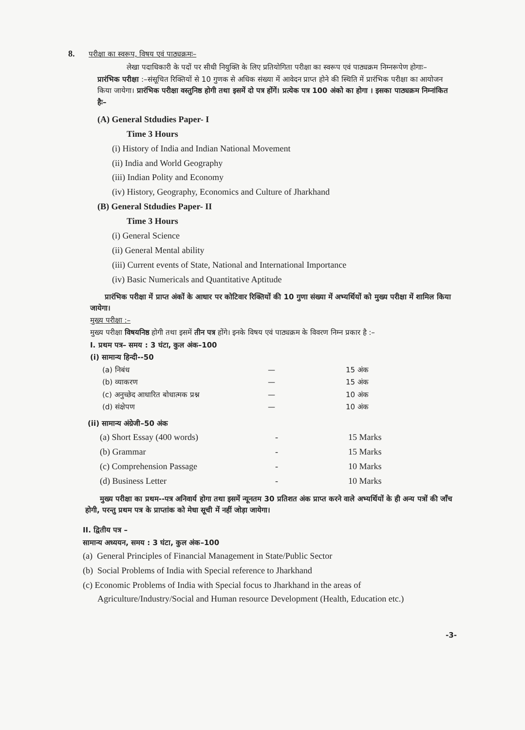8. परीक्षा का स्वरूप, विषय एवं पाठ्यक्रमः–
लेखा पदाधिकारी के पदों पर सीधी नियुक्ति के लिए प्रतियोगिता परीक्षा का स्वरूप एवं पाठ्यक्रम निम्नरूपेण होगाः–
प्रारंभिक परीक्षा :–संसूचित रिक्तियों से 10 गुणक से अधिक संख्या में आवेदन प्राप्त होने की स्थिति में प्रारंभिक परीक्षा का आयोजन किया जायेगा। प्रारंभिक परीक्षा वस्तुनिष्ठ होगी तथा इसमें दो पत्र होंगें। प्रत्येक पत्र 100 अंको का होगा । इसका पाठ्यक्रम निम्नांकित हैः–
(A) General Stdudies Paper- I
Time 3 Hours
(i) History of India and Indian National Movement
(ii) India and World Geography
(iii) Indian Polity and Economy
(iv) History, Geography, Economics and Culture of Jharkhand
(B) General Stdudies Paper- II
Time 3 Hours
(i) General Science
(ii) General Mental ability
(iii) Current events of State, National and International Importance
(iv) Basic Numericals and Quantitative Aptitude
प्रारंभिक परीक्षा में प्राप्त अंकों के आधार पर कोटिवार रिक्तियों की 10 गुणा संख्या में अभ्यर्थियों को मुख्य परीक्षा में शामिल किया जायेगा।
मुख्य परीक्षा :–
मुख्य परीक्षा विषयनिष्ठ होगी तथा इसमें तीन पत्र होंगे। इनके विषय एवं पाठ्यक्रम के विवरण निम्न प्रकार है :–
I. प्रथम पत्र– समय : 3 घंटा, कुल अंक–100
(i) सामान्य हिन्दी--50
| (a) निबंध | — | 15 अंक |
| (b) व्याकरण | — | 15 अंक |
| (c) अनुच्छेद आधारित बोधात्मक प्रश्न | — | 10 अंक |
| (d) संक्षेपण | — | 10 अंक |
(ii) सामान्य अंग्रेजी–50 अंक
| (a) Short Essay (400 words) | - | 15 Marks |
| (b) Grammar | - | 15 Marks |
| (c) Comprehension Passage | - | 10 Marks |
| (d) Business Letter | - | 10 Marks |
मुख्य परीक्षा का प्रथम--पत्र अनिवार्य होगा तथा इसमें न्यूनतम 30 प्रतिशत अंक प्राप्त करने वाले अभ्यर्थियों के ही अन्य पत्रों की जाँच होगी, परन्तु प्रथम पत्र के प्राप्तांक को मेधा सूची में नहीं जोड़ा जायेगा।
II. द्वितीय पत्र –
सामान्य अध्ययन, समय : 3 घंटा, कुल अंक–100
(a) General Principles of Financial Management in State/Public Sector
(b) Social Problems of India with Special reference to Jharkhand
(c) Economic Problems of India with Special focus to Jharkhand in the areas of Agriculture/Industry/Social and Human resource Development (Health, Education etc.)
-3-